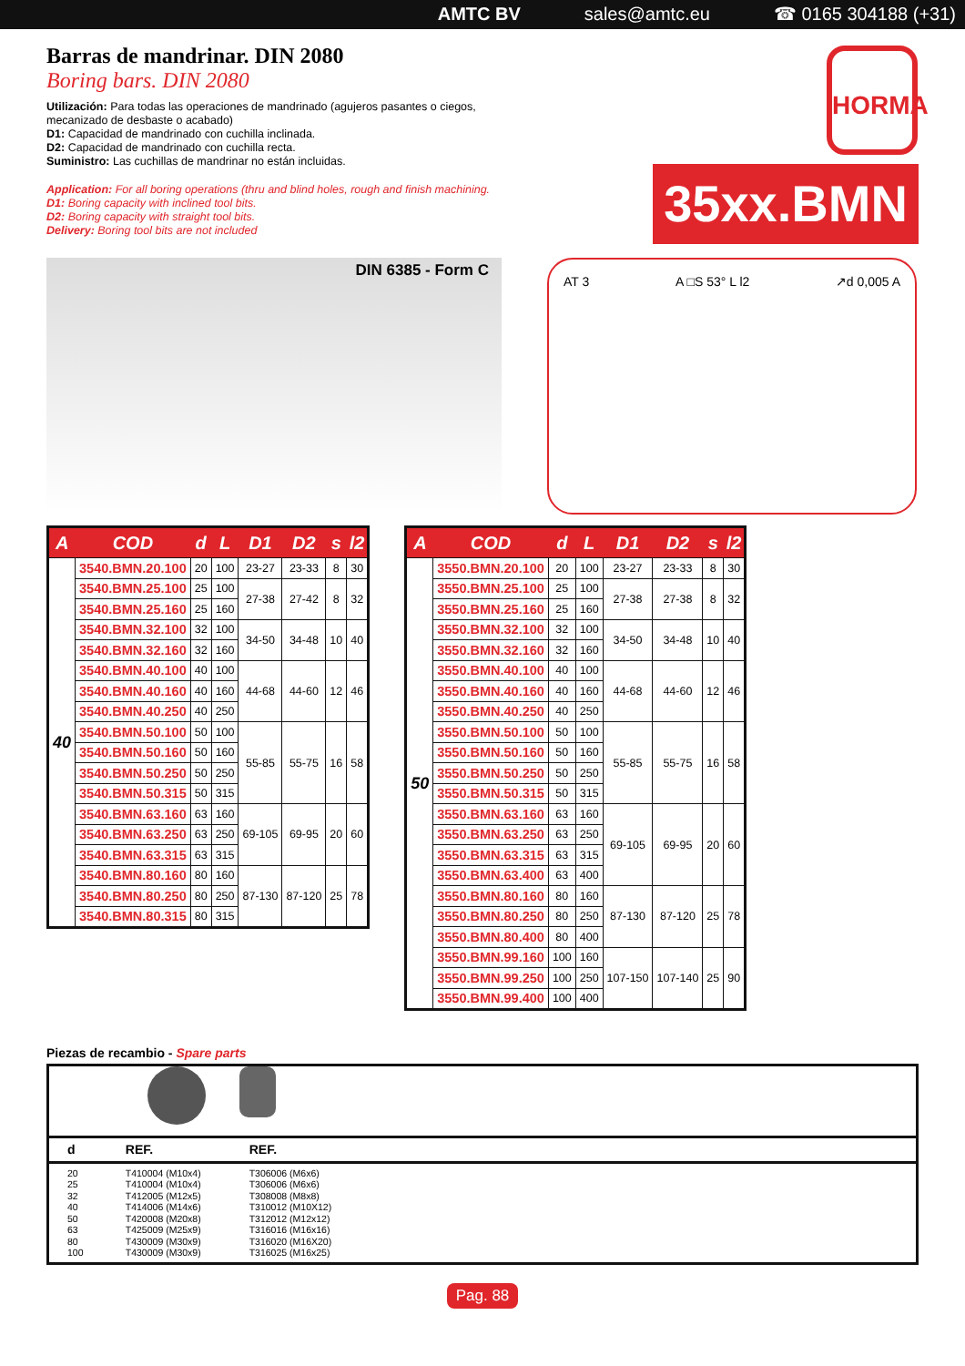AMTC BV sales@amtc.eu ☎ 0165 304188 (+31)
HORMA
35xx.BMN
Barras de mandrinar. DIN 2080
Boring bars. DIN 2080
Utilización: Para todas las operaciones de mandrinado (agujeros pasantes o ciegos, mecanizado de desbaste o acabado)
D1: Capacidad de mandrinado con cuchilla inclinada.
D2: Capacidad de mandrinado con cuchilla recta.
Suministro: Las cuchillas de mandrinar no están incluidas.
Application: For all boring operations (thru and blind holes, rough and finish machining.
D1: Boring capacity with inclined tool bits.
D2: Boring capacity with straight tool bits.
Delivery: Boring tool bits are not included
DIN 6385 - Form C
AT 3 A □S 53° L l2 ↗d 0,005 A
| A | COD | d | L | D1 | D2 | s | l2 |
| --- | --- | --- | --- | --- | --- | --- | --- |
| 40 | 3540.BMN.20.100 | 20 | 100 | 23-27 | 23-33 | 8 | 30 |
| | 3540.BMN.25.100 | 25 | 100 | 27-38 | 27-42 | 8 | 32 |
| | 3540.BMN.25.160 | 25 | 160 | | | | |
| | 3540.BMN.32.100 | 32 | 100 | 34-50 | 34-48 | 10 | 40 |
| | 3540.BMN.32.160 | 32 | 160 | | | | |
| | 3540.BMN.40.100 | 40 | 100 | 44-68 | 44-60 | 12 | 46 |
| | 3540.BMN.40.160 | 40 | 160 | | | | |
| | 3540.BMN.40.250 | 40 | 250 | | | | |
| | 3540.BMN.50.100 | 50 | 100 | 55-85 | 55-75 | 16 | 58 |
| | 3540.BMN.50.160 | 50 | 160 | | | | |
| | 3540.BMN.50.250 | 50 | 250 | | | | |
| | 3540.BMN.50.315 | 50 | 315 | | | | |
| | 3540.BMN.63.160 | 63 | 160 | 69-105 | 69-95 | 20 | 60 |
| | 3540.BMN.63.250 | 63 | 250 | | | | |
| | 3540.BMN.63.315 | 63 | 315 | | | | |
| | 3540.BMN.80.160 | 80 | 160 | 87-130 | 87-120 | 25 | 78 |
| | 3540.BMN.80.250 | 80 | 250 | | | | |
| | 3540.BMN.80.315 | 80 | 315 | | | | |
| A | COD | d | L | D1 | D2 | s | l2 |
| --- | --- | --- | --- | --- | --- | --- | --- |
| 50 | 3550.BMN.20.100 | 20 | 100 | 23-27 | 23-33 | 8 | 30 |
| | 3550.BMN.25.100 | 25 | 100 | 27-38 | 27-38 | 8 | 32 |
| | 3550.BMN.25.160 | 25 | 160 | | | | |
| | 3550.BMN.32.100 | 32 | 100 | 34-50 | 34-48 | 10 | 40 |
| | 3550.BMN.32.160 | 32 | 160 | | | | |
| | 3550.BMN.40.100 | 40 | 100 | 44-68 | 44-60 | 12 | 46 |
| | 3550.BMN.40.160 | 40 | 160 | | | | |
| | 3550.BMN.40.250 | 40 | 250 | | | | |
| | 3550.BMN.50.100 | 50 | 100 | 55-85 | 55-75 | 16 | 58 |
| | 3550.BMN.50.160 | 50 | 160 | | | | |
| | 3550.BMN.50.250 | 50 | 250 | | | | |
| | 3550.BMN.50.315 | 50 | 315 | | | | |
| | 3550.BMN.63.160 | 63 | 160 | 69-105 | 69-95 | 20 | 60 |
| | 3550.BMN.63.250 | 63 | 250 | | | | |
| | 3550.BMN.63.315 | 63 | 315 | | | | |
| | 3550.BMN.63.400 | 63 | 400 | | | | |
| | 3550.BMN.80.160 | 80 | 160 | 87-130 | 87-120 | 25 | 78 |
| | 3550.BMN.80.250 | 80 | 250 | | | | |
| | 3550.BMN.80.400 | 80 | 400 | | | | |
| | 3550.BMN.99.160 | 100 | 160 | 107-150 | 107-140 | 25 | 90 |
| | 3550.BMN.99.250 | 100 | 250 | | | | |
| | 3550.BMN.99.400 | 100 | 400 | | | | |
Piezas de recambio - Spare parts
| d | REF. | REF. | |
| 20 25 32 40 50 63 80 100 | T410004 (M10x4) T410004 (M10x4) T412005 (M12x5) T414006 (M14x6) T420008 (M20x8) T425009 (M25x9) T430009 (M30x9) T430009 (M30x9) | T306006 (M6x6) T306006 (M6x6) T308008 (M8x8) T310012 (M10X12) T312012 (M12x12) T316016 (M16x16) T316020 (M16X20) T316025 (M16x25) | |
Pag. 88